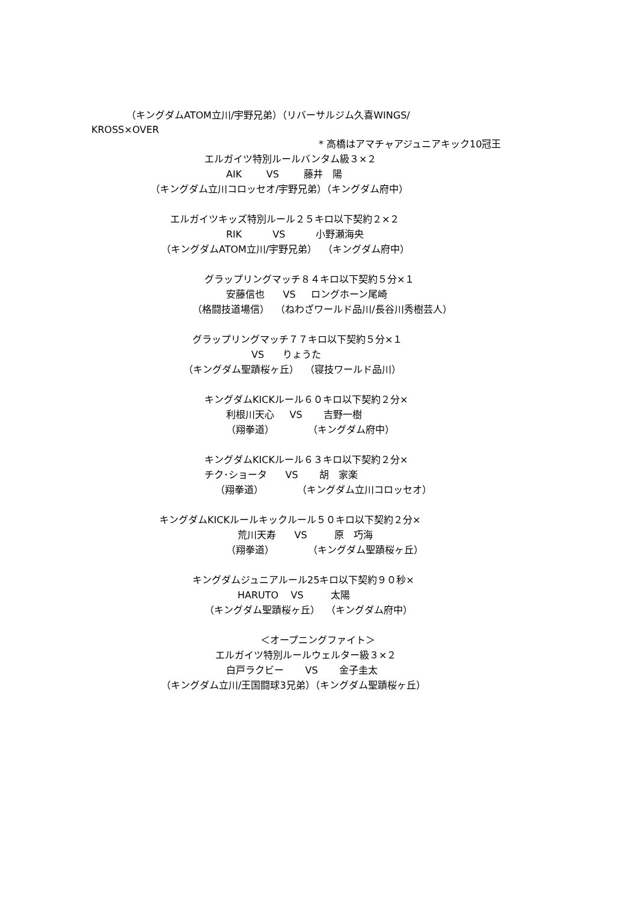（キングダムATOM立川/宇野兄弟）（リバーサルジム久喜WINGS/
KROSS×OVER
* 高橋はアマチャアジュニアキック10冠王
エルガイツ特別ルールバンタム級３×２
AIK VS 藤井　陽
（キングダム立川コロッセオ/宇野兄弟）（キングダム府中）
エルガイツキッズ特別ルール２５キロ以下契約２×２
RIK VS 小野瀬海央
（キングダムATOM立川/宇野兄弟） （キングダム府中）
グラップリングマッチ８４キロ以下契約５分×１
安藤信也 VS ロングホーン尾崎
（格闘技道場信） （ねわざワールド品川/長谷川秀樹芸人）
グラップリングマッチ７７キロ以下契約５分×１
VS りょうた
（キングダム聖蹟桜ヶ丘） （寝技ワールド品川）
キングダムKICKルール６０キロ以下契約２分×
利根川天心 VS 吉野一樹
（翔拳道） （キングダム府中）
キングダムKICKルール６３キロ以下契約２分×
チク･ショータ VS 胡　家楽
（翔拳道） （キングダム立川コロッセオ）
キングダムKICKルールキックルール５０キロ以下契約２分×
荒川天寿 VS 原　巧海
（翔拳道） （キングダム聖蹟桜ヶ丘）
キングダムジュニアルール25キロ以下契約９０秒×
HARUTO VS 太陽
（キングダム聖蹟桜ヶ丘） （キングダム府中）
＜オープニングファイト＞
エルガイツ特別ルールウェルター級３×２
白戸ラクビー VS 金子圭太
（キングダム立川/王国闘球3兄弟）（キングダム聖蹟桜ヶ丘）